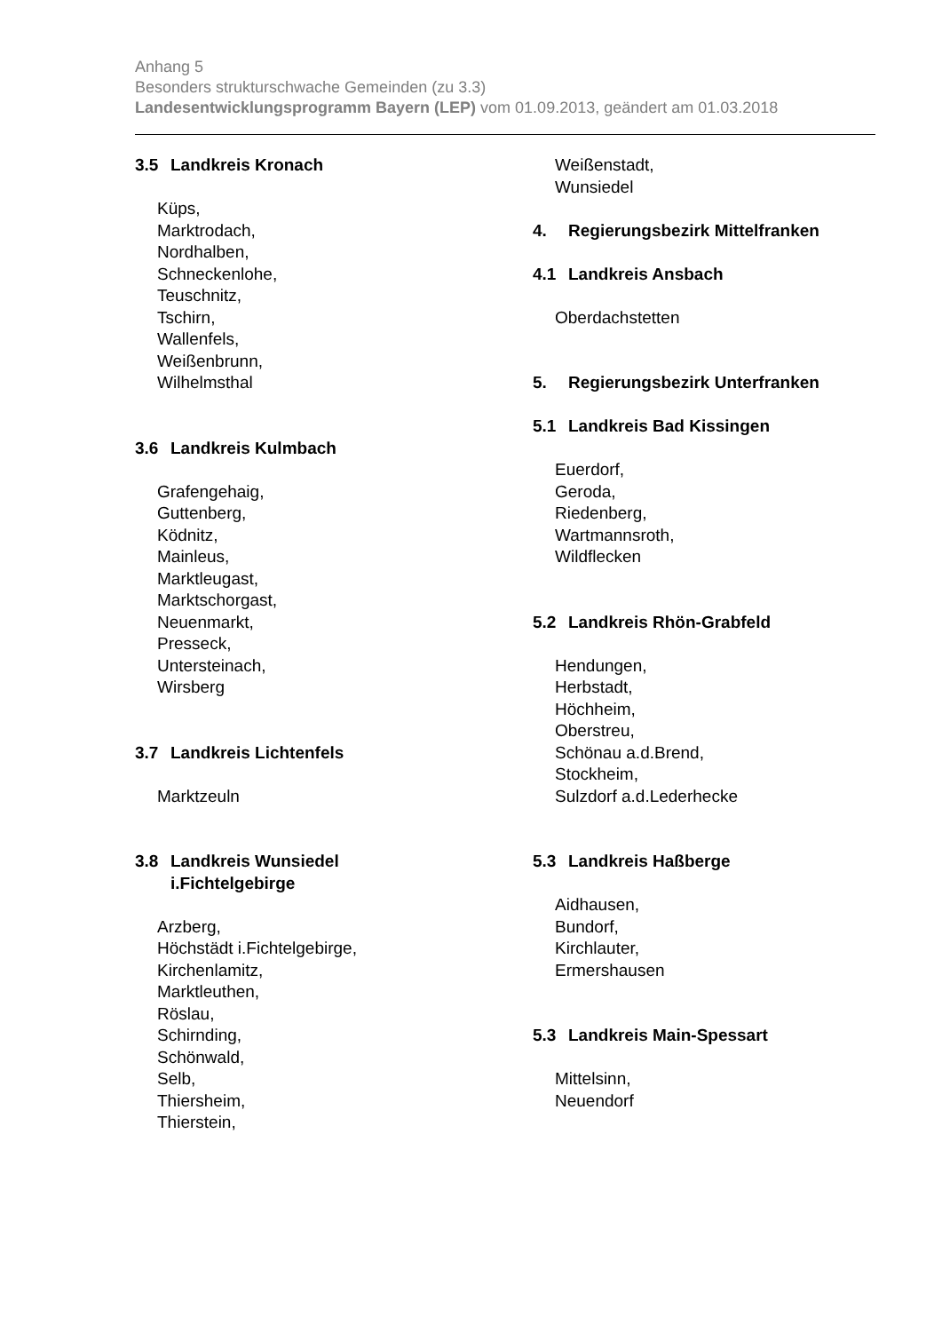Anhang 5
Besonders strukturschwache Gemeinden (zu 3.3)
Landesentwicklungsprogramm Bayern (LEP) vom 01.09.2013, geändert am 01.03.2018
3.5 Landkreis Kronach
Küps,
Marktrodach,
Nordhalben,
Schneckenlohe,
Teuschnitz,
Tschirn,
Wallenfels,
Weißenbrunn,
Wilhelmsthal
3.6 Landkreis Kulmbach
Grafengehaig,
Guttenberg,
Ködnitz,
Mainleus,
Marktleugast,
Marktschorgast,
Neuenmarkt,
Presseck,
Untersteinach,
Wirsberg
3.7 Landkreis Lichtenfels
Marktzeuln
3.8 Landkreis Wunsiedel
i.Fichtelgebirge
Arzberg,
Höchstädt i.Fichtelgebirge,
Kirchenlamitz,
Marktleuthen,
Röslau,
Schirnding,
Schönwald,
Selb,
Thiersheim,
Thierstein,
Weißenstadt,
Wunsiedel
4. Regierungsbezirk Mittelfranken
4.1 Landkreis Ansbach
Oberdachstetten
5. Regierungsbezirk Unterfranken
5.1 Landkreis Bad Kissingen
Euerdorf,
Geroda,
Riedenberg,
Wartmannsroth,
Wildflecken
5.2 Landkreis Rhön-Grabfeld
Hendungen,
Herbstadt,
Höchheim,
Oberstreu,
Schönau a.d.Brend,
Stockheim,
Sulzdorf a.d.Lederhecke
5.3 Landkreis Haßberge
Aidhausen,
Bundorf,
Kirchlauter,
Ermershausen
5.3 Landkreis Main-Spessart
Mittelsinn,
Neuendorf